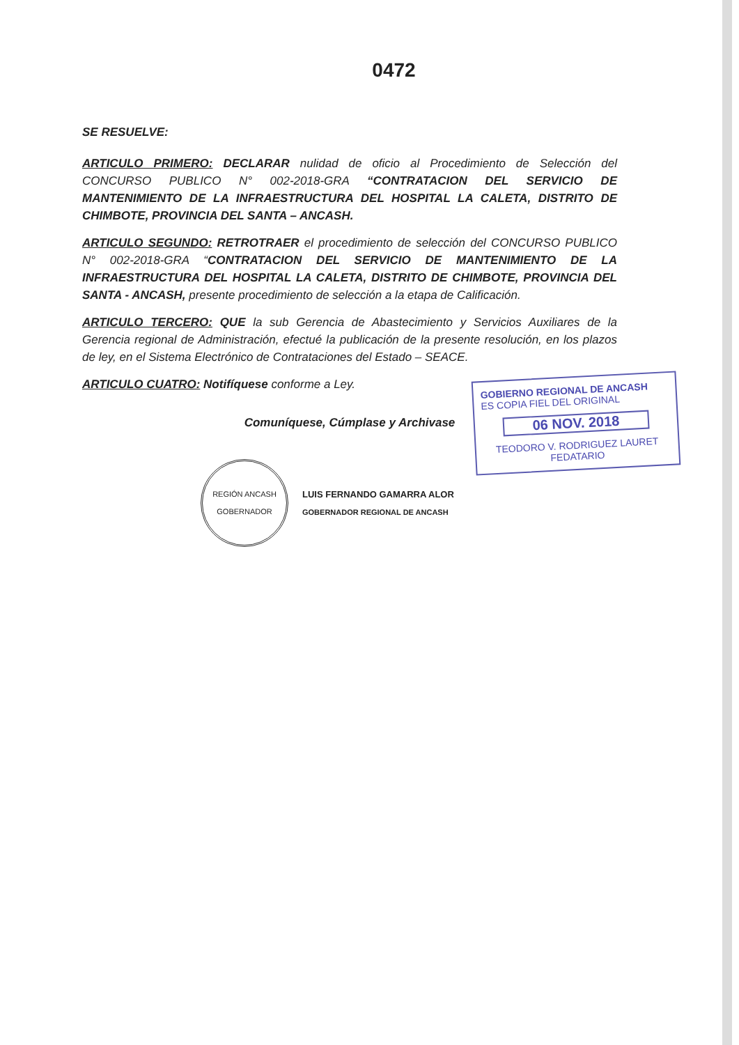0472
SE RESUELVE:
ARTICULO PRIMERO: DECLARAR nulidad de oficio al Procedimiento de Selección del CONCURSO PUBLICO N° 002-2018-GRA “CONTRATACION DEL SERVICIO DE MANTENIMIENTO DE LA INFRAESTRUCTURA DEL HOSPITAL LA CALETA, DISTRITO DE CHIMBOTE, PROVINCIA DEL SANTA – ANCASH.
ARTICULO SEGUNDO: RETROTRAER el procedimiento de selección del CONCURSO PUBLICO N° 002-2018-GRA “CONTRATACION DEL SERVICIO DE MANTENIMIENTO DE LA INFRAESTRUCTURA DEL HOSPITAL LA CALETA, DISTRITO DE CHIMBOTE, PROVINCIA DEL SANTA - ANCASH, presente procedimiento de selección a la etapa de Calificación.
ARTICULO TERCERO: QUE la sub Gerencia de Abastecimiento y Servicios Auxiliares de la Gerencia regional de Administración, efectué la publicación de la presente resolución, en los plazos de ley, en el Sistema Electrónico de Contrataciones del Estado – SEACE.
ARTICULO CUATRO: Notifíquese conforme a Ley.
Comuníquese, Cúmplase y Archivase
REGIÓN ANCASH
GOBERNADOR
LUIS FERNANDO GAMARRA ALOR
GOBERNADOR REGIONAL DE ANCASH
GOBIERNO REGIONAL DE ANCASH
ES COPIA FIEL DEL ORIGINAL
06 NOV. 2018
TEODORO V. RODRIGUEZ LAURET
FEDATARIO